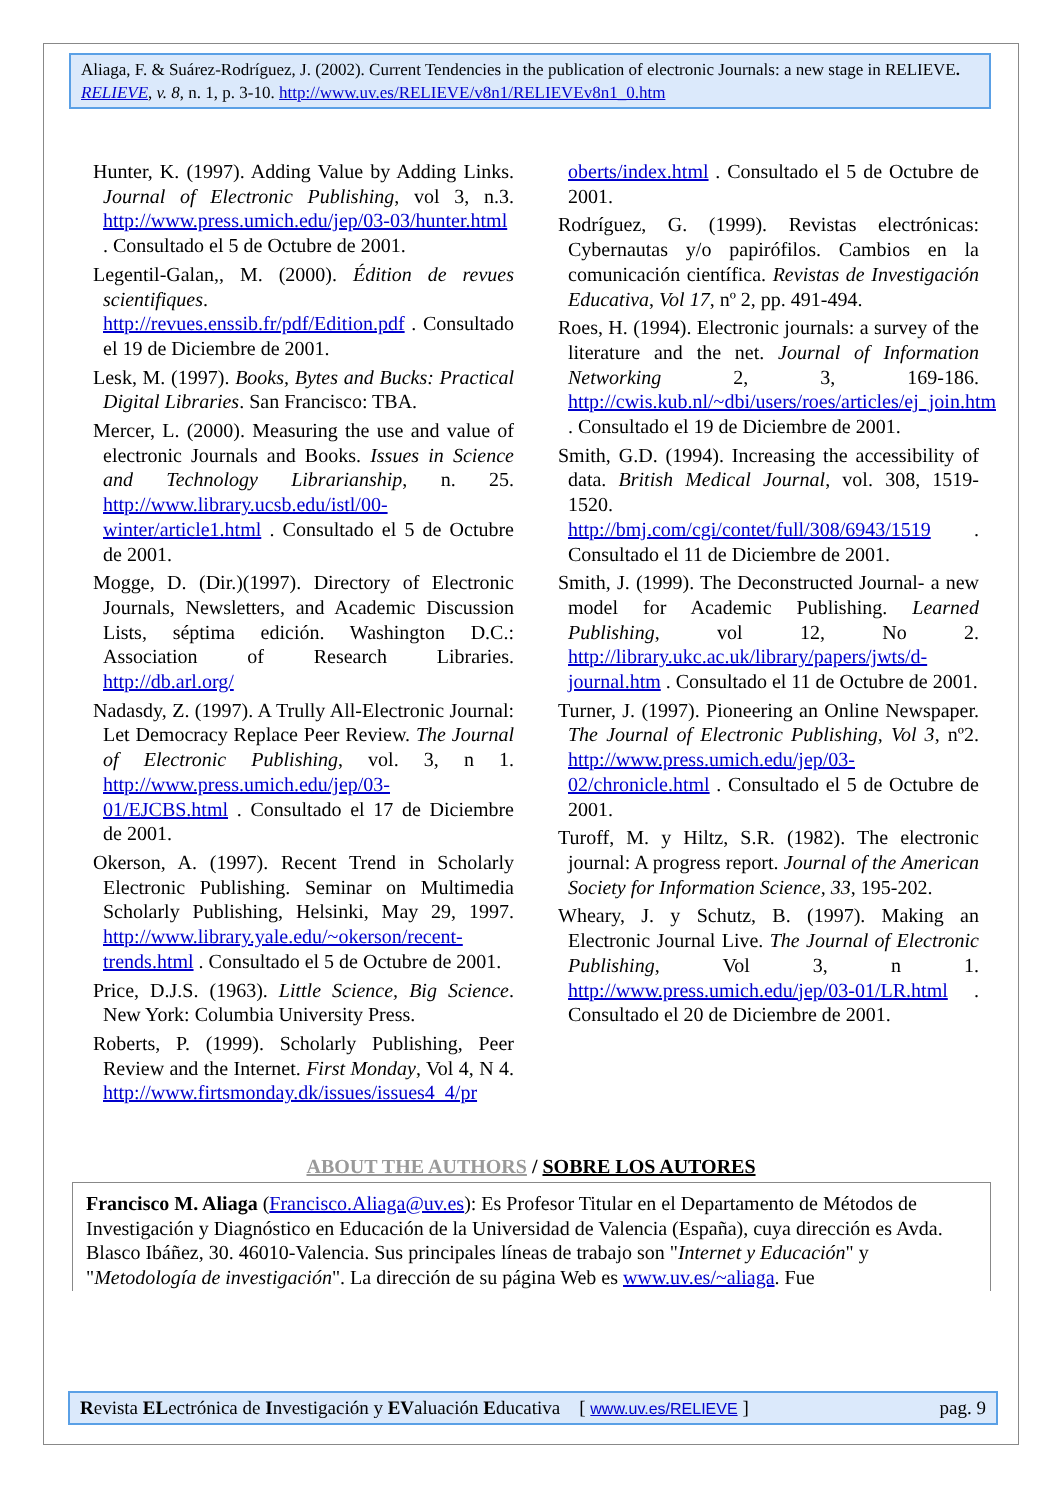Aliaga, F. & Suárez-Rodríguez, J. (2002). Current Tendencies in the publication of electronic Journals: a new stage in RELIEVE. RELIEVE, v. 8, n. 1, p. 3-10. http://www.uv.es/RELIEVE/v8n1/RELIEVEv8n1_0.htm
Hunter, K. (1997). Adding Value by Adding Links. Journal of Electronic Publishing, vol 3, n.3. http://www.press.umich.edu/jep/03-03/hunter.html . Consultado el 5 de Octubre de 2001.
Legentil-Galan,, M. (2000). Édition de revues scientifiques. http://revues.enssib.fr/pdf/Edition.pdf . Consultado el 19 de Diciembre de 2001.
Lesk, M. (1997). Books, Bytes and Bucks: Practical Digital Libraries. San Francisco: TBA.
Mercer, L. (2000). Measuring the use and value of electronic Journals and Books. Issues in Science and Technology Librarianship, n. 25. http://www.library.ucsb.edu/istl/00-winter/article1.html . Consultado el 5 de Octubre de 2001.
Mogge, D. (Dir.)(1997). Directory of Electronic Journals, Newsletters, and Academic Discussion Lists, séptima edición. Washington D.C.: Association of Research Libraries. http://db.arl.org/
Nadasdy, Z. (1997). A Trully All-Electronic Journal: Let Democracy Replace Peer Review. The Journal of Electronic Publishing, vol. 3, n 1. http://www.press.umich.edu/jep/03-01/EJCBS.html . Consultado el 17 de Diciembre de 2001.
Okerson, A. (1997). Recent Trend in Scholarly Electronic Publishing. Seminar on Multimedia Scholarly Publishing, Helsinki, May 29, 1997. http://www.library.yale.edu/~okerson/recent-trends.html . Consultado el 5 de Octubre de 2001.
Price, D.J.S. (1963). Little Science, Big Science. New York: Columbia University Press.
Roberts, P. (1999). Scholarly Publishing, Peer Review and the Internet. First Monday, Vol 4, N 4. http://www.firtsmonday.dk/issues/issues4_4/pr
oberts/index.html . Consultado el 5 de Octubre de 2001.
Rodríguez, G. (1999). Revistas electrónicas: Cybernautas y/o papirófilos. Cambios en la comunicación científica. Revistas de Investigación Educativa, Vol 17, nº 2, pp. 491-494.
Roes, H. (1994). Electronic journals: a survey of the literature and the net. Journal of Information Networking 2, 3, 169-186. http://cwis.kub.nl/~dbi/users/roes/articles/ej_join.htm . Consultado el 19 de Diciembre de 2001.
Smith, G.D. (1994). Increasing the accessibility of data. British Medical Journal, vol. 308, 1519-1520. http://bmj.com/cgi/contet/full/308/6943/1519 . Consultado el 11 de Diciembre de 2001.
Smith, J. (1999). The Deconstructed Journal- a new model for Academic Publishing. Learned Publishing, vol 12, No 2. http://library.ukc.ac.uk/library/papers/jwts/d-journal.htm . Consultado el 11 de Octubre de 2001.
Turner, J. (1997). Pioneering an Online Newspaper. The Journal of Electronic Publishing, Vol 3, nº2. http://www.press.umich.edu/jep/03-02/chronicle.html . Consultado el 5 de Octubre de 2001.
Turoff, M. y Hiltz, S.R. (1982). The electronic journal: A progress report. Journal of the American Society for Information Science, 33, 195-202.
Wheary, J. y Schutz, B. (1997). Making an Electronic Journal Live. The Journal of Electronic Publishing, Vol 3, n 1. http://www.press.umich.edu/jep/03-01/LR.html . Consultado el 20 de Diciembre de 2001.
ABOUT THE AUTHORS / SOBRE LOS AUTORES
Francisco M. Aliaga (Francisco.Aliaga@uv.es): Es Profesor Titular en el Departamento de Métodos de Investigación y Diagnóstico en Educación de la Universidad de Valencia (España), cuya dirección es Avda. Blasco Ibáñez, 30. 46010-Valencia. Sus principales líneas de trabajo son "Internet y Educación" y "Metodología de investigación". La dirección de su página Web es www.uv.es/~aliaga. Fue
Revista ELectrónica de Investigación y EValuación Educativa [ www.uv.es/RELIEVE ] pag. 9